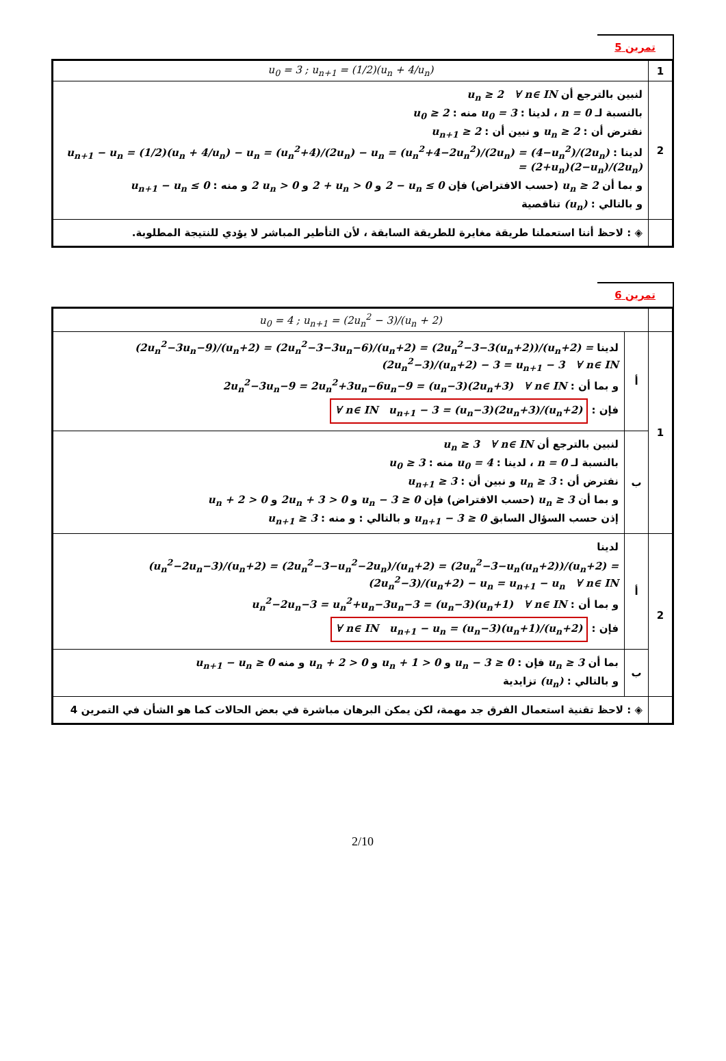تمرين 5
| 1 | u<sub>0</sub> = 3 ; u<sub>n+1</sub> = (1/2)(u<sub>n</sub> + 4/u<sub>n</sub>) |
| 2 | لنبين بالترجع أن u<sub>n</sub> ≥ 2 ∀ n∈ IN بالنسبة لـ n = 0 ، لدينا : u<sub>0</sub> = 3 منه : u<sub>0</sub> ≥ 2 نفترض أن : u<sub>n</sub> ≥ 2 و نبين أن : u<sub>n+1</sub> ≥ 2 لدينا : u<sub>n+1</sub> − u<sub>n</sub> = (1/2)(u<sub>n</sub> + 4/u<sub>n</sub>) − u<sub>n</sub> = (u<sub>n</sub><sup>2</sup>+4)/(2u<sub>n</sub>) − u<sub>n</sub> = (u<sub>n</sub><sup>2</sup>+4−2u<sub>n</sub><sup>2</sup>)/(2u<sub>n</sub>) = (4−u<sub>n</sub><sup>2</sup>)/(2u<sub>n</sub>) = (2+u<sub>n</sub>)(2−u<sub>n</sub>)/(2u<sub>n</sub>) و بما أن u<sub>n</sub> ≥ 2 (حسب الافتراض) فإن 2 − u<sub>n</sub> ≤ 0 و 2 + u<sub>n</sub> > 0 و 2 u<sub>n</sub> > 0 و منه : u<sub>n+1</sub> − u<sub>n</sub> ≤ 0 و بالتالي : (u<sub>n</sub>) تناقصية |
| | ◈ : لاحظ أننا استعملنا طريقة مغايرة للطريقة السابقة ، لأن التأطير المباشر لا يؤدي للنتيجة المطلوبة. |
تمرين 6
| | u<sub>0</sub> = 4 ; u<sub>n+1</sub> = (2u<sub>n</sub><sup>2</sup> − 3)/(u<sub>n</sub> + 2) | |
| 1 | أ | لدينا (2u<sub>n</sub><sup>2</sup>−3u<sub>n</sub>−9)/(u<sub>n</sub>+2) = (2u<sub>n</sub><sup>2</sup>−3−3u<sub>n</sub>−6)/(u<sub>n</sub>+2) = (2u<sub>n</sub><sup>2</sup>−3−3(u<sub>n</sub>+2))/(u<sub>n</sub>+2) = (2u<sub>n</sub><sup>2</sup>−3)/(u<sub>n</sub>+2) − 3 = u<sub>n+1</sub> − 3 ∀ n∈ IN و بما أن : 2u<sub>n</sub><sup>2</sup>−3u<sub>n</sub>−9 = 2u<sub>n</sub><sup>2</sup>+3u<sub>n</sub>−6u<sub>n</sub>−9 = (u<sub>n</sub>−3)(2u<sub>n</sub>+3) ∀ n∈ IN فإن : ∀ n∈ IN u<sub>n+1</sub> − 3 = (u<sub>n</sub>−3)(2u<sub>n</sub>+3)/(u<sub>n</sub>+2) |
| | ب | لنبين بالترجع أن u<sub>n</sub> ≥ 3 ∀ n∈ IN بالنسبة لـ n = 0 ، لدينا : u<sub>0</sub> = 4 منه : u<sub>0</sub> ≥ 3 نفترض أن : u<sub>n</sub> ≥ 3 و نبين أن : u<sub>n+1</sub> ≥ 3 و بما أن u<sub>n</sub> ≥ 3 (حسب الافتراض) فإن u<sub>n</sub> − 3 ≥ 0 و 2u<sub>n</sub> + 3 > 0 و u<sub>n</sub> + 2 > 0 إذن حسب السؤال السابق u<sub>n+1</sub> − 3 ≥ 0 و بالتالي : و منه : u<sub>n+1</sub> ≥ 3 |
| 2 | أ | لدينا (u<sub>n</sub><sup>2</sup>−2u<sub>n</sub>−3)/(u<sub>n</sub>+2) = (2u<sub>n</sub><sup>2</sup>−3−u<sub>n</sub><sup>2</sup>−2u<sub>n</sub>)/(u<sub>n</sub>+2) = (2u<sub>n</sub><sup>2</sup>−3−u<sub>n</sub>(u<sub>n</sub>+2))/(u<sub>n</sub>+2) = (2u<sub>n</sub><sup>2</sup>−3)/(u<sub>n</sub>+2) − u<sub>n</sub> = u<sub>n+1</sub> − u<sub>n</sub> ∀ n∈ IN و بما أن : u<sub>n</sub><sup>2</sup>−2u<sub>n</sub>−3 = u<sub>n</sub><sup>2</sup>+u<sub>n</sub>−3u<sub>n</sub>−3 = (u<sub>n</sub>−3)(u<sub>n</sub>+1) ∀ n∈ IN فإن : ∀ n∈ IN u<sub>n+1</sub> − u<sub>n</sub> = (u<sub>n</sub>−3)(u<sub>n</sub>+1)/(u<sub>n</sub>+2) |
| | ب | بما أن u<sub>n</sub> ≥ 3 فإن : u<sub>n</sub> − 3 ≥ 0 و u<sub>n</sub> + 1 > 0 و u<sub>n</sub> + 2 > 0 و منه u<sub>n+1</sub> − u<sub>n</sub> ≥ 0 و بالتالي : (u<sub>n</sub>) تزايدية |
| | ◈ : لاحظ تقنية استعمال الفرق جد مهمة، لكن يمكن البرهان مباشرة في بعض الحالات كما هو الشأن في التمرين 4 | |
2/10